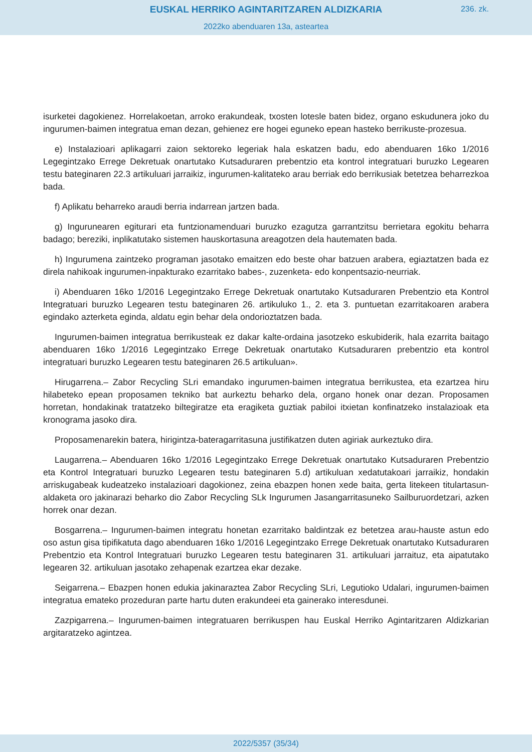EUSKAL HERRIKO AGINTARITZAREN ALDIZKARIA
236. zk.
2022ko abenduaren 13a, asteartea
isurketei dagokienez. Horrelakoetan, arroko erakundeak, txosten lotesle baten bidez, organo eskudunera joko du ingurumen-baimen integratua eman dezan, gehienez ere hogei eguneko epean hasteko berrikuste-prozesua.
e) Instalazioari aplikagarri zaion sektoreko legeriak hala eskatzen badu, edo abenduaren 16ko 1/2016 Legegintzako Errege Dekretuak onartutako Kutsaduraren prebentzio eta kontrol integratuari buruzko Legearen testu bateginaren 22.3 artikuluari jarraikiz, ingurumen-kalitateko arau berriak edo berrikusiak betetzea beharrezkoa bada.
f) Aplikatu beharreko araudi berria indarrean jartzen bada.
g) Ingurunearen egiturari eta funtzionamenduari buruzko ezagutza garrantzitsu berrietara egokitu beharra badago; bereziki, inplikatutako sistemen hauskortasuna areagotzen dela hautematen bada.
h) Ingurumena zaintzeko programan jasotako emaitzen edo beste ohar batzuen arabera, egiaztatzen bada ez direla nahikoak ingurumen-inpakturako ezarritako babes-, zuzenketa- edo konpentsazio-neurriak.
i) Abenduaren 16ko 1/2016 Legegintzako Errege Dekretuak onartutako Kutsaduraren Prebentzio eta Kontrol Integratuari buruzko Legearen testu bateginaren 26. artikuluko 1., 2. eta 3. puntuetan ezarritakoaren arabera egindako azterketa eginda, aldatu egin behar dela ondorioztatzen bada.
Ingurumen-baimen integratua berrikusteak ez dakar kalte-ordaina jasotzeko eskubiderik, hala ezarrita baitago abenduaren 16ko 1/2016 Legegintzako Errege Dekretuak onartutako Kutsaduraren prebentzio eta kontrol integratuari buruzko Legearen testu bateginaren 26.5 artikuluan».
Hirugarrena.– Zabor Recycling SLri emandako ingurumen-baimen integratua berrikustea, eta ezartzea hiru hilabeteko epean proposamen tekniko bat aurkeztu beharko dela, organo honek onar dezan. Proposamen horretan, hondakinak tratatzeko biltegiratze eta eragiketa guztiak pabiloi itxietan konfinatzeko instalazioak eta kronograma jasoko dira.
Proposamenarekin batera, hirigintza-bateragarritasuna justifikatzen duten agiriak aurkeztuko dira.
Laugarrena.– Abenduaren 16ko 1/2016 Legegintzako Errege Dekretuak onartutako Kutsaduraren Prebentzio eta Kontrol Integratuari buruzko Legearen testu bateginaren 5.d) artikuluan xedatutakoari jarraikiz, hondakin arriskugabeak kudeatzeko instalazioari dagokionez, zeina ebazpen honen xede baita, gerta litekeen titulartasun-aldaketa oro jakinarazi beharko dio Zabor Recycling SLk Ingurumen Jasangarritasuneko Sailburuordetzari, azken horrek onar dezan.
Bosgarrena.– Ingurumen-baimen integratu honetan ezarritako baldintzak ez betetzea arau-hauste astun edo oso astun gisa tipifikatuta dago abenduaren 16ko 1/2016 Legegintzako Errege Dekretuak onartutako Kutsaduraren Prebentzio eta Kontrol Integratuari buruzko Legearen testu bateginaren 31. artikuluari jarraituz, eta aipatutako legearen 32. artikuluan jasotako zehapenak ezartzea ekar dezake.
Seigarrena.– Ebazpen honen edukia jakinaraztea Zabor Recycling SLri, Legutioko Udalari, ingurumen-baimen integratua emateko prozeduran parte hartu duten erakundeei eta gainerako interesdunei.
Zazpigarrena.– Ingurumen-baimen integratuaren berrikuspen hau Euskal Herriko Agintaritzaren Aldizkarian argitaratzeko agintzea.
2022/5357 (35/34)